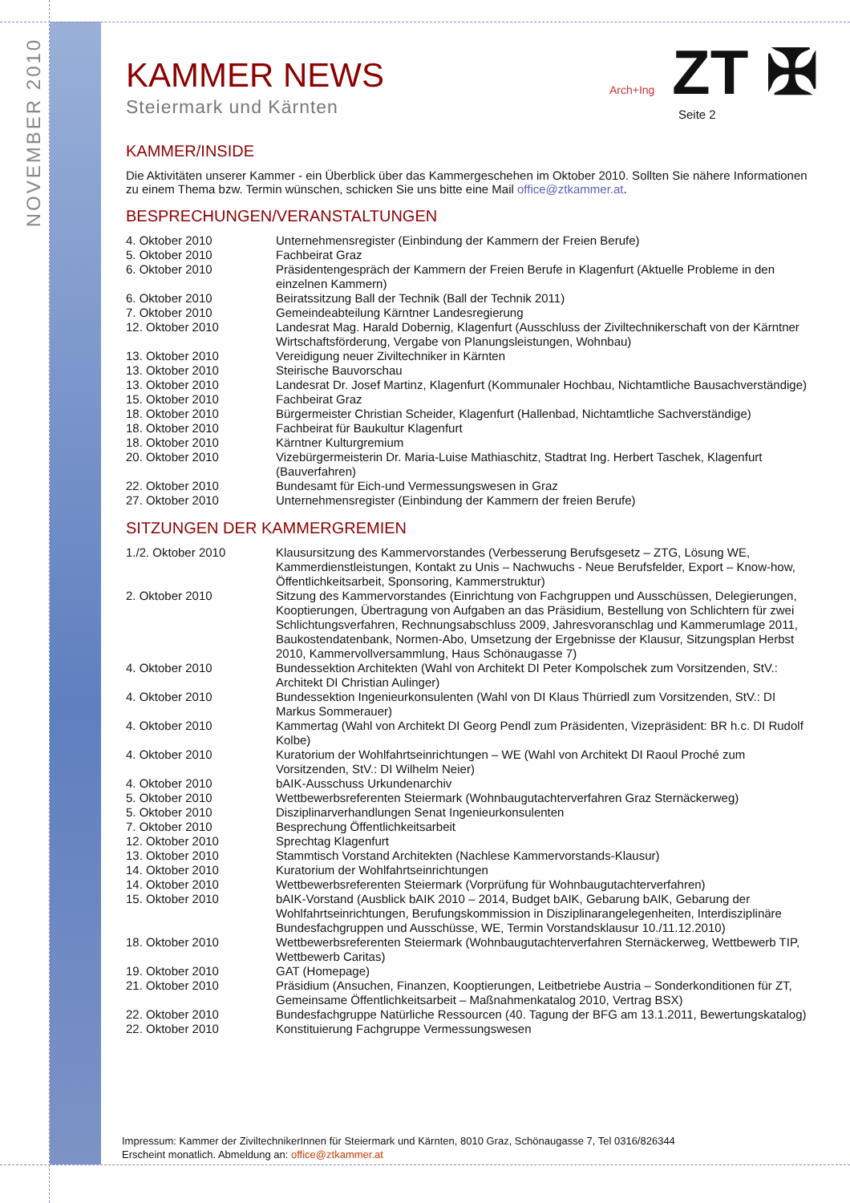NOVEMBER 2010
Arch+Ing ZT ✠
Seite 2
KAMMER NEWS
Steiermark und Kärnten
KAMMER/INSIDE
Die Aktivitäten unserer Kammer - ein Überblick über das Kammergeschehen im Oktober 2010. Sollten Sie nähere Informationen zu einem Thema bzw. Termin wünschen, schicken Sie uns bitte eine Mail office@ztkammer.at.
BESPRECHUNGEN/VERANSTALTUNGEN
| 4. Oktober 2010 | Unternehmensregister (Einbindung der Kammern der Freien Berufe) |
| 5. Oktober 2010 | Fachbeirat Graz |
| 6. Oktober 2010 | Präsidentengespräch der Kammern der Freien Berufe in Klagenfurt (Aktuelle Probleme in den einzelnen Kammern) |
| 6. Oktober 2010 | Beiratssitzung Ball der Technik (Ball der Technik 2011) |
| 7. Oktober 2010 | Gemeindeabteilung Kärntner Landesregierung |
| 12. Oktober 2010 | Landesrat Mag. Harald Dobernig, Klagenfurt (Ausschluss der Ziviltechnikerschaft von der Kärntner Wirtschaftsförderung, Vergabe von Planungsleistungen, Wohnbau) |
| 13. Oktober 2010 | Vereidigung neuer Ziviltechniker in Kärnten |
| 13. Oktober 2010 | Steirische Bauvorschau |
| 13. Oktober 2010 | Landesrat Dr. Josef Martinz, Klagenfurt (Kommunaler Hochbau, Nichtamtliche Bausachverständige) |
| 15. Oktober 2010 | Fachbeirat Graz |
| 18. Oktober 2010 | Bürgermeister Christian Scheider, Klagenfurt (Hallenbad, Nichtamtliche Sachverständige) |
| 18. Oktober 2010 | Fachbeirat für Baukultur Klagenfurt |
| 18. Oktober 2010 | Kärntner Kulturgremium |
| 20. Oktober 2010 | Vizebürgermeisterin Dr. Maria-Luise Mathiaschitz, Stadtrat Ing. Herbert Taschek, Klagenfurt (Bauverfahren) |
| 22. Oktober 2010 | Bundesamt für Eich-und Vermessungswesen in Graz |
| 27. Oktober 2010 | Unternehmensregister (Einbindung der Kammern der freien Berufe) |
SITZUNGEN DER KAMMERGREMIEN
| 1./2. Oktober 2010 | Klausursitzung des Kammervorstandes (Verbesserung Berufsgesetz – ZTG, Lösung WE, Kammerdienstleistungen, Kontakt zu Unis – Nachwuchs - Neue Berufsfelder, Export – Know-how, Öffentlichkeitsarbeit, Sponsoring, Kammerstruktur) |
| 2. Oktober 2010 | Sitzung des Kammervorstandes (Einrichtung von Fachgruppen und Ausschüssen, Delegierungen, Kooptierungen, Übertragung von Aufgaben an das Präsidium, Bestellung von Schlichtern für zwei Schlichtungsverfahren, Rechnungsabschluss 2009, Jahresvoranschlag und Kammerumlage 2011, Baukostendatenbank, Normen-Abo, Umsetzung der Ergebnisse der Klausur, Sitzungsplan Herbst 2010, Kammervollversammlung, Haus Schönaugasse 7) |
| 4. Oktober 2010 | Bundessektion Architekten (Wahl von Architekt DI Peter Kompolschek zum Vorsitzenden, StV.: Architekt DI Christian Aulinger) |
| 4. Oktober 2010 | Bundessektion Ingenieurkonsulenten (Wahl von DI Klaus Thürriedl zum Vorsitzenden, StV.: DI Markus Sommerauer) |
| 4. Oktober 2010 | Kammertag (Wahl von Architekt DI Georg Pendl zum Präsidenten, Vizepräsident: BR h.c. DI Rudolf Kolbe) |
| 4. Oktober 2010 | Kuratorium der Wohlfahrtseinrichtungen – WE (Wahl von Architekt DI Raoul Proché zum Vorsitzenden, StV.: DI Wilhelm Neier) |
| 4. Oktober 2010 | bAIK-Ausschuss Urkundenarchiv |
| 5. Oktober 2010 | Wettbewerbsreferenten Steiermark (Wohnbaugutachterverfahren Graz Sternäckerweg) |
| 5. Oktober 2010 | Disziplinarverhandlungen Senat Ingenieurkonsulenten |
| 7. Oktober 2010 | Besprechung Öffentlichkeitsarbeit |
| 12. Oktober 2010 | Sprechtag Klagenfurt |
| 13. Oktober 2010 | Stammtisch Vorstand Architekten (Nachlese Kammervorstands-Klausur) |
| 14. Oktober 2010 | Kuratorium der Wohlfahrtseinrichtungen |
| 14. Oktober 2010 | Wettbewerbsreferenten Steiermark (Vorprüfung für Wohnbaugutachterverfahren) |
| 15. Oktober 2010 | bAIK-Vorstand (Ausblick bAIK 2010 – 2014, Budget bAIK, Gebarung bAIK, Gebarung der Wohlfahrtseinrichtungen, Berufungskommission in Disziplinarangelegenheiten, Interdisziplinäre Bundesfachgruppen und Ausschüsse, WE, Termin Vorstandsklausur 10./11.12.2010) |
| 18. Oktober 2010 | Wettbewerbsreferenten Steiermark (Wohnbaugutachterverfahren Sternäckerweg, Wettbewerb TIP, Wettbewerb Caritas) |
| 19. Oktober 2010 | GAT (Homepage) |
| 21. Oktober 2010 | Präsidium (Ansuchen, Finanzen, Kooptierungen, Leitbetriebe Austria – Sonderkonditionen für ZT, Gemeinsame Öffentlichkeitsarbeit – Maßnahmenkatalog 2010, Vertrag BSX) |
| 22. Oktober 2010 | Bundesfachgruppe Natürliche Ressourcen (40. Tagung der BFG am 13.1.2011, Bewertungskatalog) |
| 22. Oktober 2010 | Konstituierung Fachgruppe Vermessungswesen |
Impressum: Kammer der ZiviltechnikerInnen für Steiermark und Kärnten, 8010 Graz, Schönaugasse 7, Tel 0316/826344
Erscheint monatlich. Abmeldung an: office@ztkammer.at